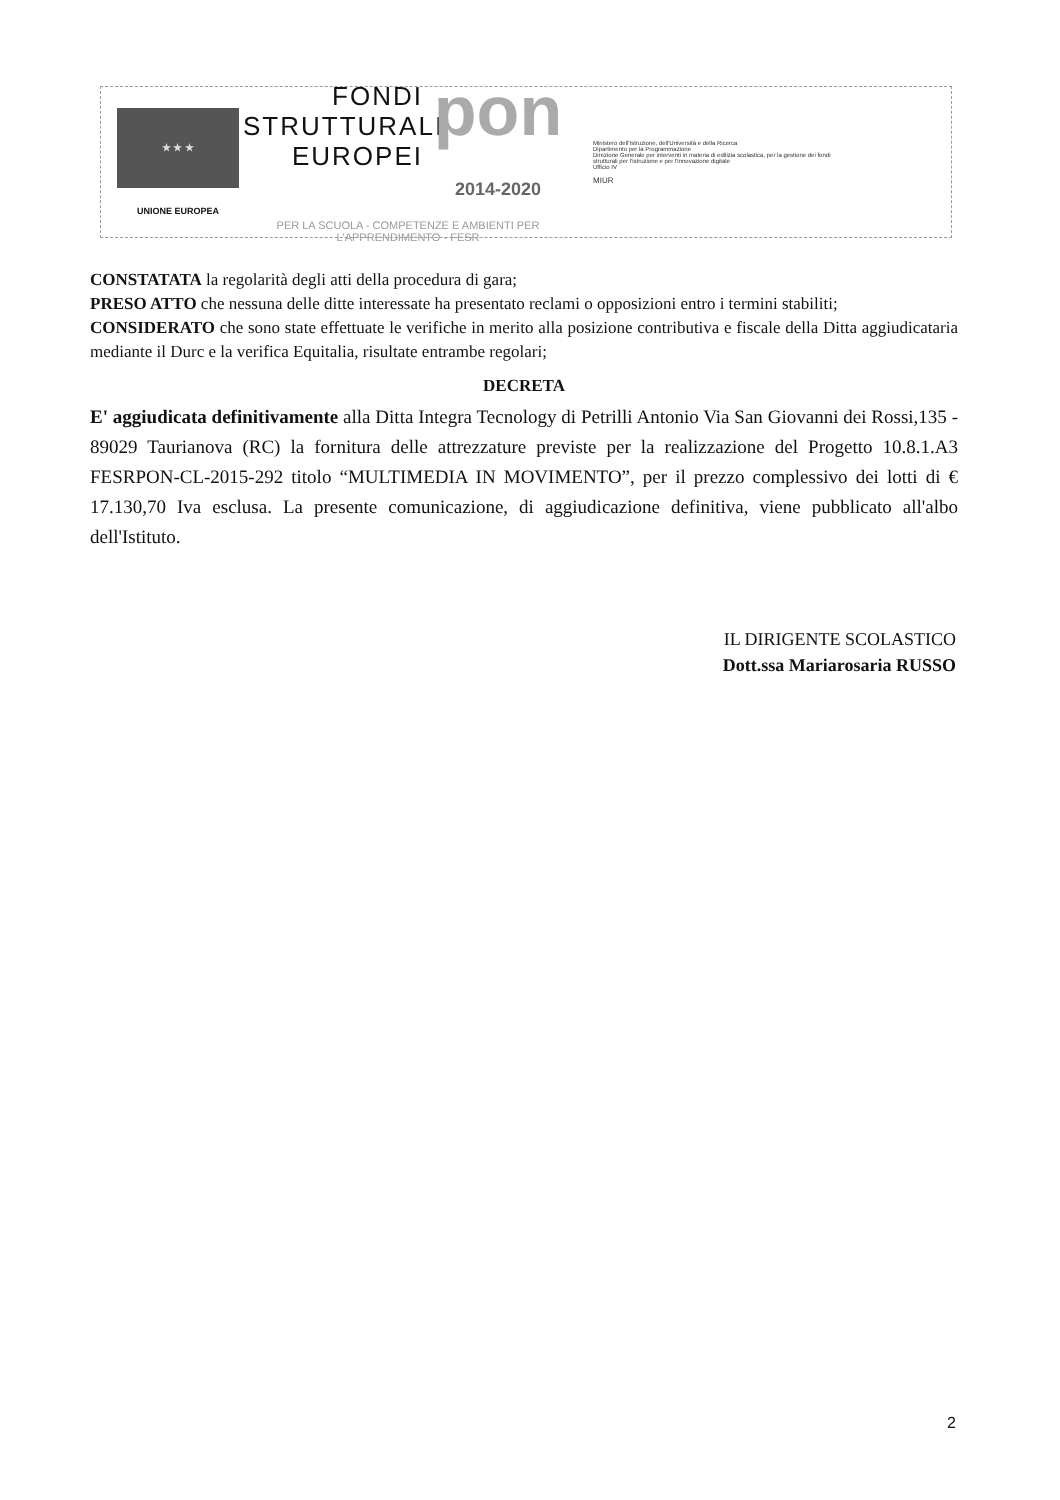★ ★ ★
UNIONE EUROPEA
FONDI
STRUTTURALI
EUROPEI pon
2014-2020
PER LA SCUOLA - COMPETENZE E AMBIENTI PER L'APPRENDIMENTO - FESR
Ministero dell'Istruzione, dell'Università e della Ricerca
Dipartimento per la Programmazione
Direzione Generale per interventi in materia di edilizia scolastica, per la gestione dei fondi strutturali per l'istruzione e per l'innovazione digitale
Ufficio IV
MIUR
CONSTATATA la regolarità degli atti della procedura di gara;
PRESO ATTO che nessuna delle ditte interessate ha presentato reclami o opposizioni entro i termini stabiliti;
CONSIDERATO che sono state effettuate le verifiche in merito alla posizione contributiva e fiscale della Ditta aggiudicataria mediante il Durc e la verifica Equitalia, risultate entrambe regolari;
DECRETA
E' aggiudicata definitivamente alla Ditta Integra Tecnology di Petrilli Antonio Via San Giovanni dei Rossi,135 - 89029 Taurianova (RC) la fornitura delle attrezzature previste per la realizzazione del Progetto 10.8.1.A3 FESRPON-CL-2015-292 titolo “MULTIMEDIA IN MOVIMENTO”, per il prezzo complessivo dei lotti di € 17.130,70 Iva esclusa. La presente comunicazione, di aggiudicazione definitiva, viene pubblicato all'albo dell'Istituto.
IL DIRIGENTE SCOLASTICO
Dott.ssa Mariarosaria RUSSO
2